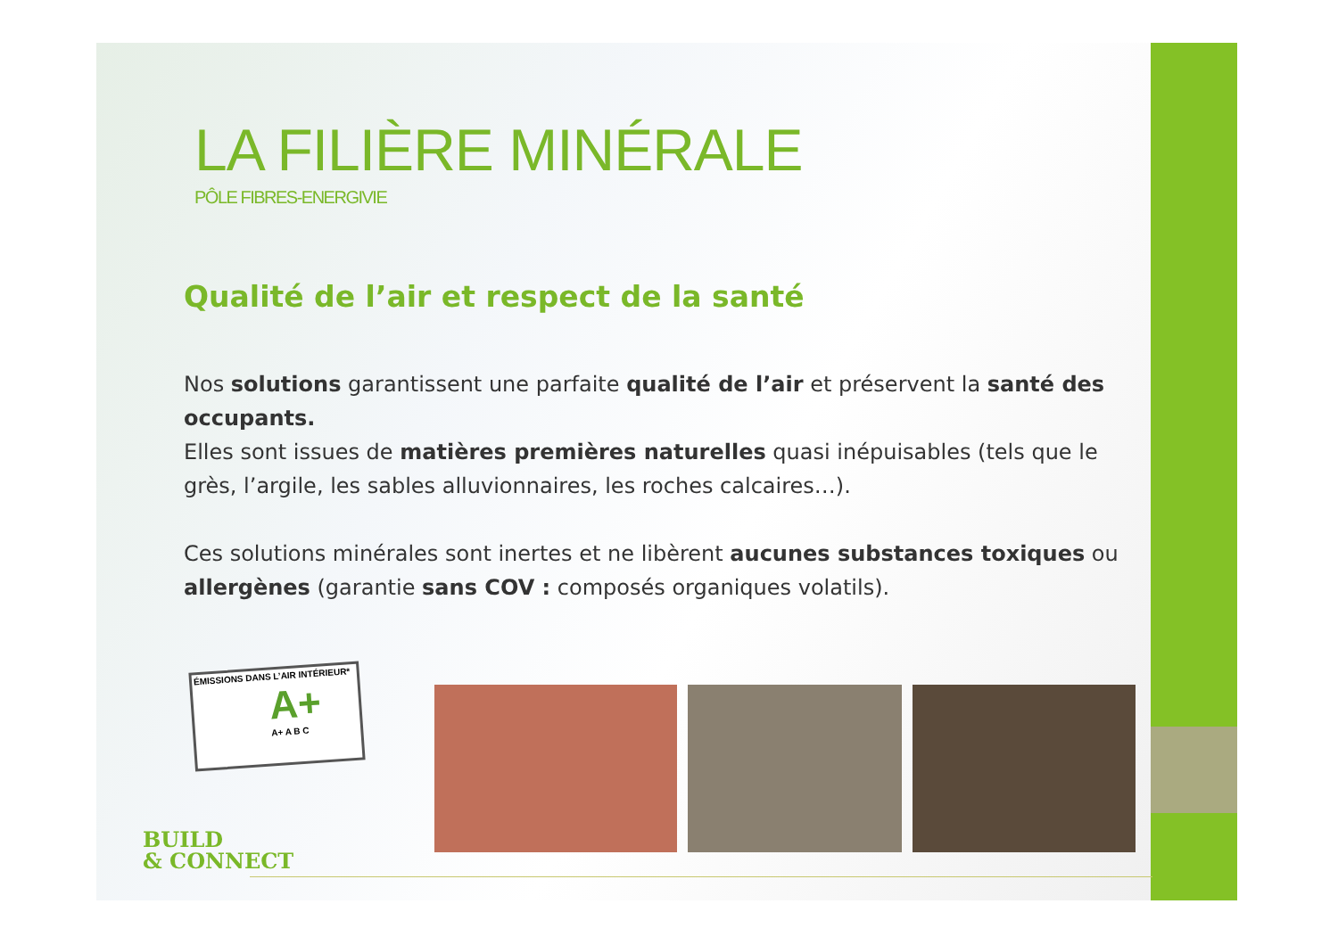LA FILIÈRE MINÉRALE
PÔLE FIBRES-ENERGIVIE
Qualité de l’air et respect de la santé
Nos solutions garantissent une parfaite qualité de l’air et préservent la santé des occupants.
Elles sont issues de matières premières naturelles quasi inépuisables (tels que le grès, l’argile, les sables alluvionnaires, les roches calcaires…).
Ces solutions minérales sont inertes et ne libèrent aucunes substances toxiques ou allergènes (garantie sans COV : composés organiques volatils).
ÉMISSIONS DANS L’AIR INTÉRIEUR*
A+
A+ A B C
BUILD
& CONNECT